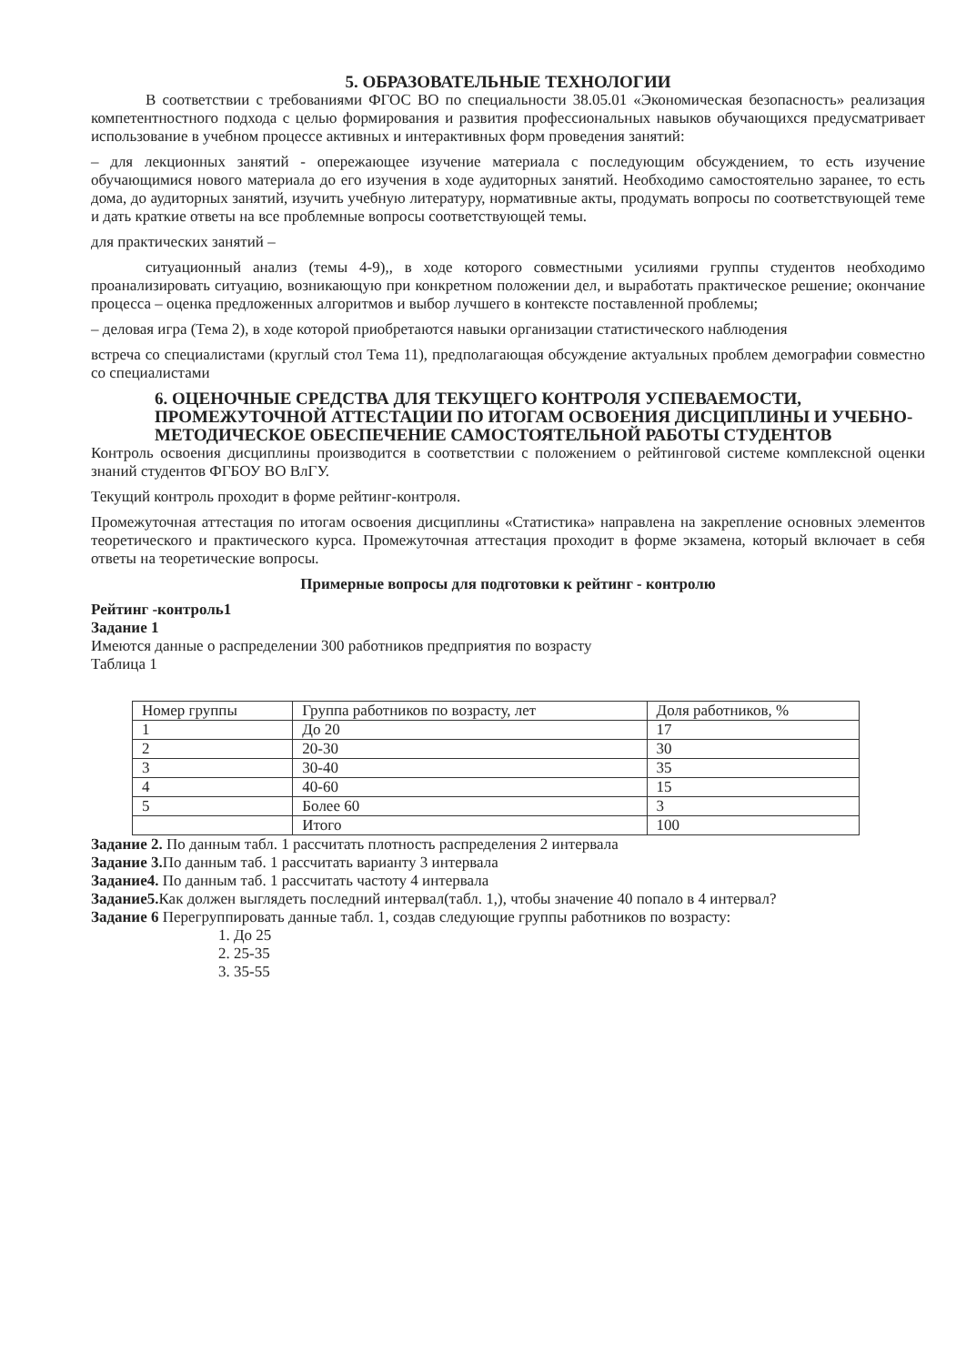5. ОБРАЗОВАТЕЛЬНЫЕ ТЕХНОЛОГИИ
В соответствии с требованиями ФГОС ВО по специальности 38.05.01 «Экономическая безопасность» реализация компетентностного подхода с целью формирования и развития профессиональных навыков обучающихся предусматривает использование в учебном процессе активных и интерактивных форм проведения занятий:
– для лекционных занятий - опережающее изучение материала с последующим обсуждением, то есть изучение обучающимися нового материала до его изучения в ходе аудиторных занятий. Необходимо самостоятельно заранее, то есть дома, до аудиторных занятий, изучить учебную литературу, нормативные акты, продумать вопросы по соответствующей теме и дать краткие ответы на все проблемные вопросы соответствующей темы.
для практических занятий –
ситуационный анализ (темы 4-9),, в ходе которого совместными усилиями группы студентов необходимо проанализировать ситуацию, возникающую при конкретном положении дел, и выработать практическое решение; окончание процесса – оценка предложенных алгоритмов и выбор лучшего в контексте поставленной проблемы;
– деловая игра (Тема 2), в ходе которой приобретаются навыки организации статистического наблюдения
встреча со специалистами (круглый стол Тема 11), предполагающая обсуждение актуальных проблем демографии совместно со специалистами
6. ОЦЕНОЧНЫЕ СРЕДСТВА ДЛЯ ТЕКУЩЕГО КОНТРОЛЯ УСПЕВАЕМОСТИ, ПРОМЕЖУТОЧНОЙ АТТЕСТАЦИИ ПО ИТОГАМ ОСВОЕНИЯ ДИСЦИПЛИНЫ И УЧЕБНО-МЕТОДИЧЕСКОЕ ОБЕСПЕЧЕНИЕ САМОСТОЯТЕЛЬНОЙ РАБОТЫ СТУДЕНТОВ
Контроль освоения дисциплины производится в соответствии с положением о рейтинговой системе комплексной оценки знаний студентов ФГБОУ ВО ВлГУ.
Текущий контроль проходит в форме рейтинг-контроля.
Промежуточная аттестация по итогам освоения дисциплины «Статистика» направлена на закрепление основных элементов теоретического и практического курса. Промежуточная аттестация проходит в форме экзамена, который включает в себя ответы на теоретические вопросы.
Примерные вопросы для подготовки к рейтинг - контролю
Рейтинг -контроль1
Задание 1
Имеются данные о распределении 300 работников предприятия по возрасту
Таблица 1
| Номер группы | Группа работников по возрасту, лет | Доля работников, % |
| --- | --- | --- |
| 1 | До 20 | 17 |
| 2 | 20-30 | 30 |
| 3 | 30-40 | 35 |
| 4 | 40-60 | 15 |
| 5 | Более 60 | 3 |
| | Итого | 100 |
Задание 2. По данным табл. 1 рассчитать плотность распределения 2 интервала
Задание 3. По данным таб. 1 рассчитать варианту 3 интервала
Задание4. По данным таб. 1 рассчитать частоту 4 интервала
Задание5. Как должен выглядеть последний интервал(табл. 1,), чтобы значение 40 попало в 4 интервал?
Задание 6 Перегруппировать данные табл. 1, создав следующие группы работников по возрасту:
1. До 25
2. 25-35
3. 35-55